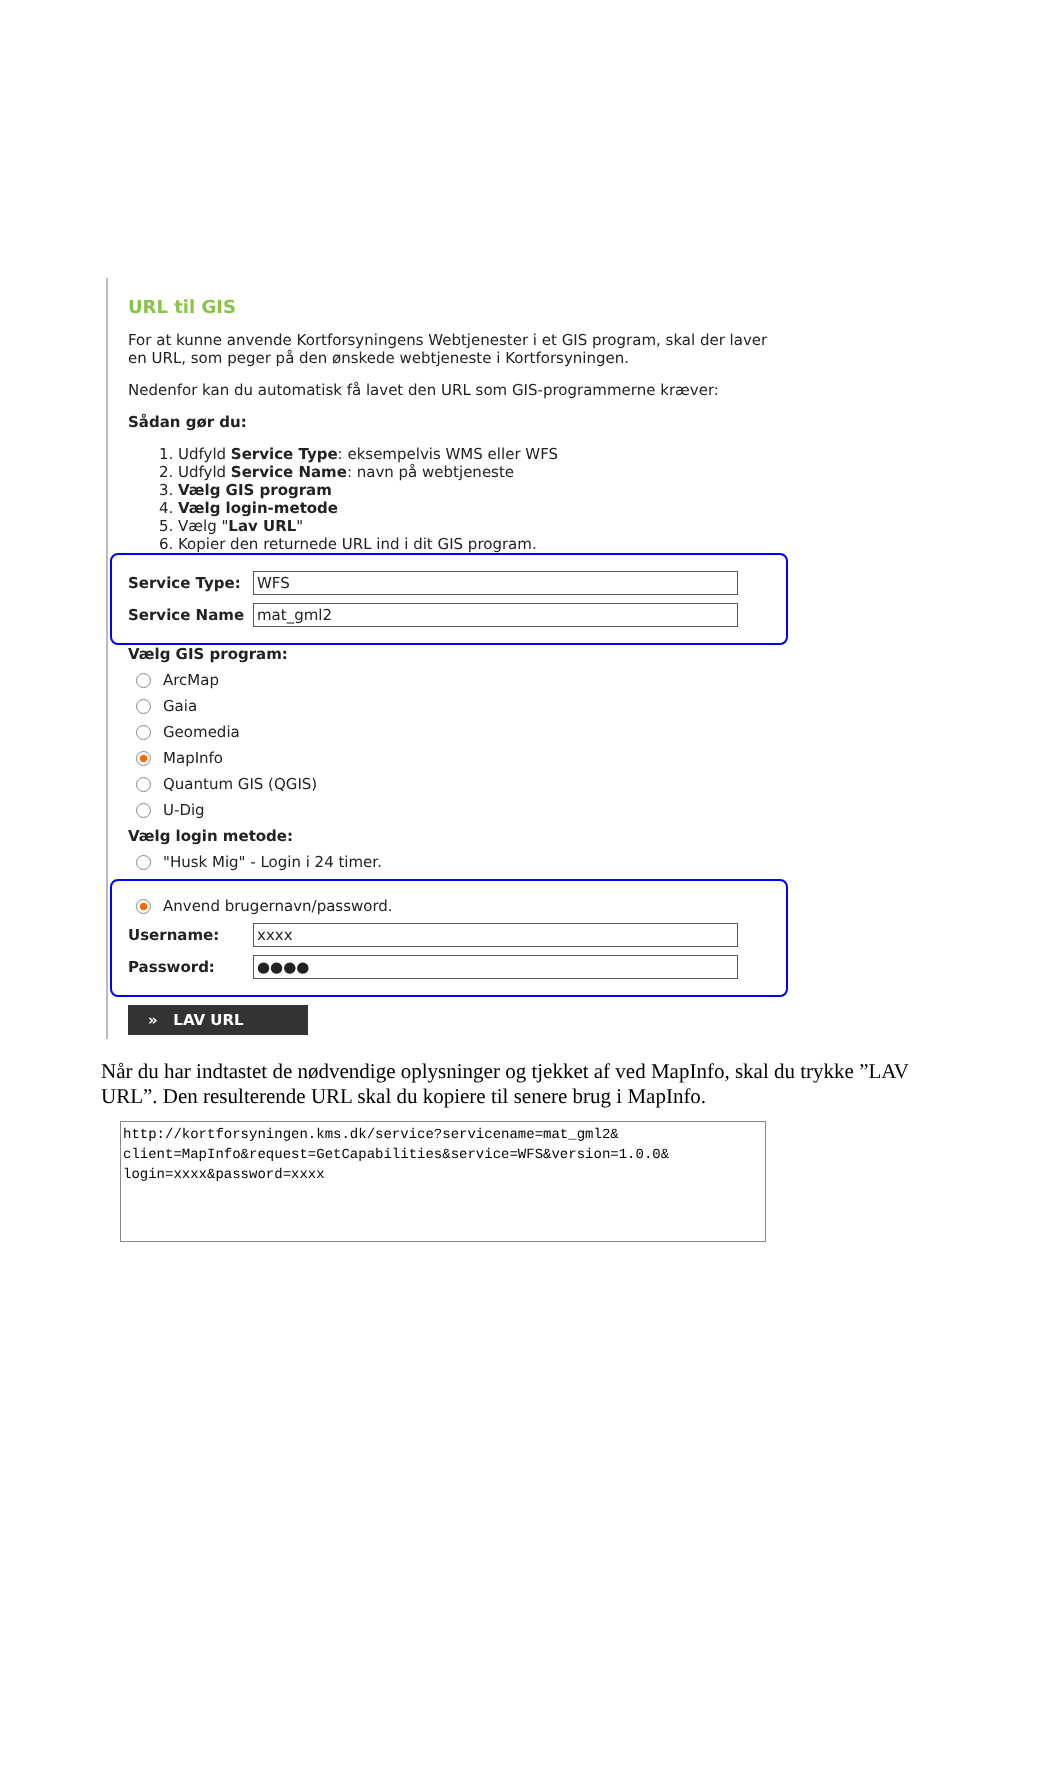URL til GIS
For at kunne anvende Kortforsyningens Webtjenester i et GIS program, skal der laver en URL, som peger på den ønskede webtjeneste i Kortforsyningen.
Nedenfor kan du automatisk få lavet den URL som GIS-programmerne kræver:
Sådan gør du:
1. Udfyld Service Type: eksempelvis WMS eller WFS
2. Udfyld Service Name: navn på webtjeneste
3. Vælg GIS program
4. Vælg login-metode
5. Vælg "Lav URL"
6. Kopier den returnede URL ind i dit GIS program.
Service Type:
WFS
Service Name
mat_gml2
Vælg GIS program:
ArcMap
Gaia
Geomedia
MapInfo
Quantum GIS (QGIS)
U-Dig
Vælg login metode:
"Husk Mig" - Login i 24 timer.
Anvend brugernavn/password.
Username:
xxxx
Password:
●●●●
» LAV URL
Når du har indtastet de nødvendige oplysninger og tjekket af ved MapInfo, skal du trykke ”LAV URL”. Den resulterende URL skal du kopiere til senere brug i MapInfo.
http://kortforsyningen.kms.dk/service?servicename=mat_gml2&
client=MapInfo&request=GetCapabilities&service=WFS&version=1.0.0&
login=xxxx&password=xxxx